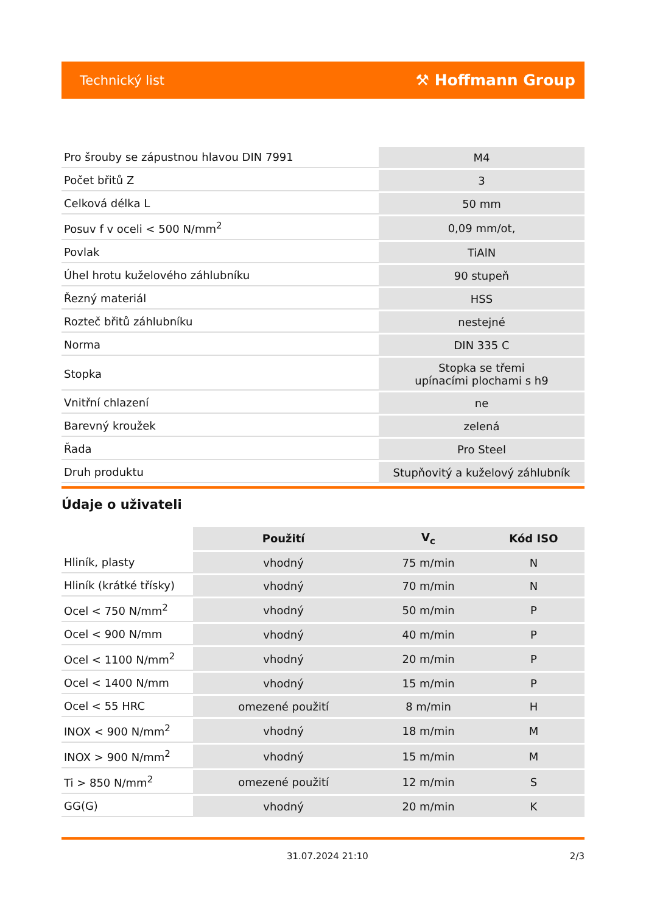Technický list ⚒ Hoffmann Group
| Pro šrouby se zápustnou hlavou DIN 7991 | M4 |
| Počet břitů Z | 3 |
| Celková délka L | 50 mm |
| Posuv f v oceli < 500 N/mm<sup>2</sup> | 0,09 mm/ot, |
| Povlak | TiAlN |
| Úhel hrotu kuželového záhlubníku | 90 stupeň |
| Řezný materiál | HSS |
| Rozteč břitů záhlubníku | nestejné |
| Norma | DIN 335 C |
| Stopka | Stopka se třemi upínacími plochami s h9 |
| Vnitřní chlazení | ne |
| Barevný kroužek | zelená |
| Řada | Pro Steel |
| Druh produktu | Stupňovitý a kuželový záhlubník |
Údaje o uživateli
| | Použití | V<sub>c</sub> | Kód ISO |
| Hliník, plasty | vhodný | 75 m/min | N |
| Hliník (krátké třísky) | vhodný | 70 m/min | N |
| Ocel < 750 N/mm<sup>2</sup> | vhodný | 50 m/min | P |
| Ocel < 900 N/mm | vhodný | 40 m/min | P |
| Ocel < 1100 N/mm<sup>2</sup> | vhodný | 20 m/min | P |
| Ocel < 1400 N/mm | vhodný | 15 m/min | P |
| Ocel < 55 HRC | omezené použití | 8 m/min | H |
| INOX < 900 N/mm<sup>2</sup> | vhodný | 18 m/min | M |
| INOX > 900 N/mm<sup>2</sup> | vhodný | 15 m/min | M |
| Ti > 850 N/mm<sup>2</sup> | omezené použití | 12 m/min | S |
| GG(G) | vhodný | 20 m/min | K |
31.07.2024 21:10 2/3